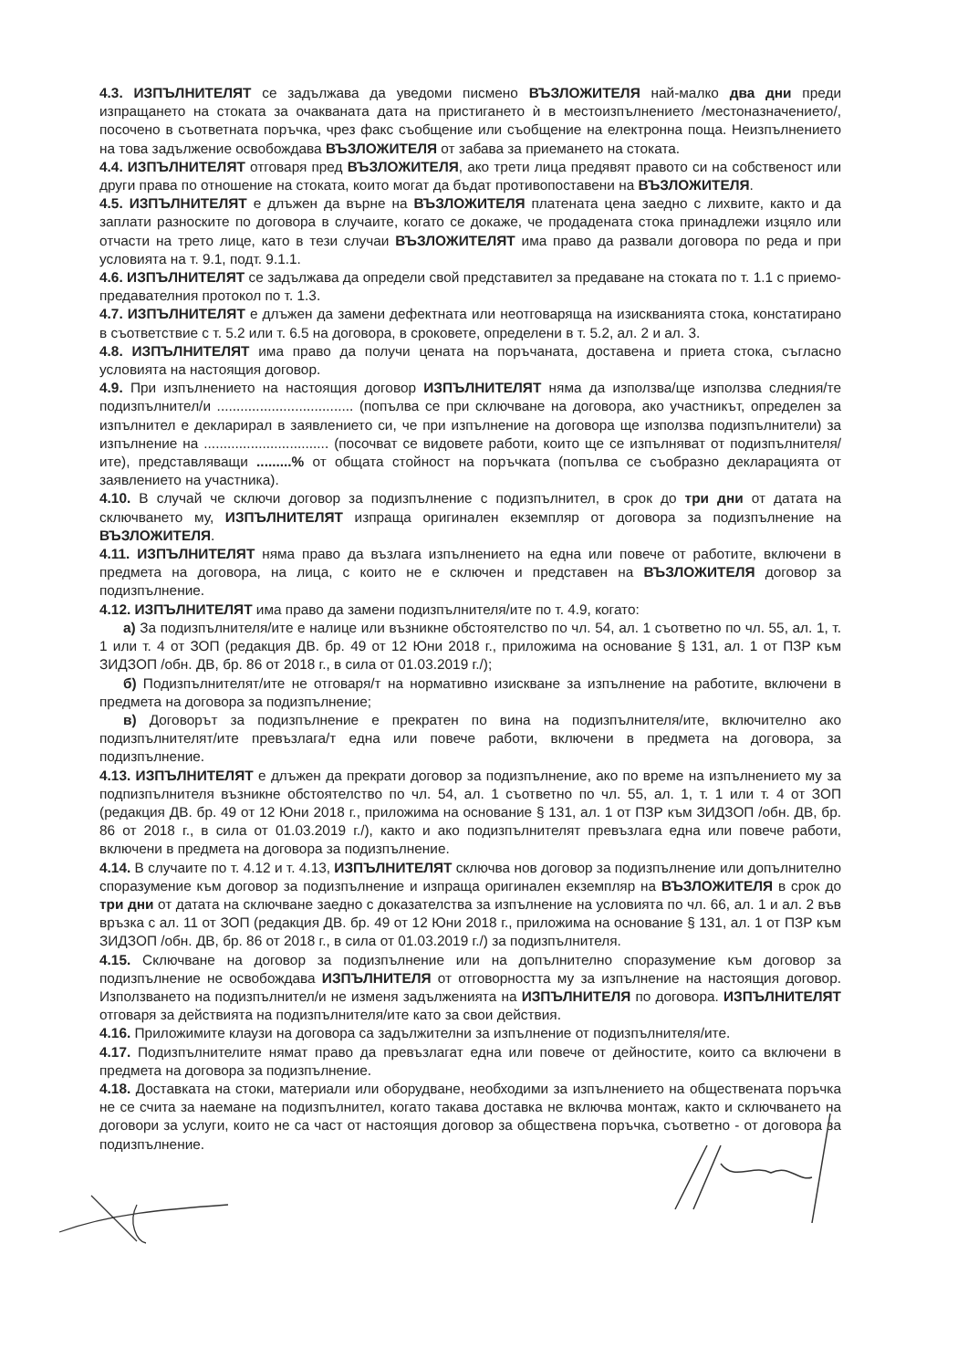4.3. ИЗПЪЛНИТЕЛЯТ се задължава да уведоми писмено ВЪЗЛОЖИТЕЛЯ най-малко два дни преди изпращането на стоката за очакваната дата на пристигането ѝ в местоизпълнението /местоназначението/, посочено в съответната поръчка, чрез факс съобщение или съобщение на електронна поща. Неизпълнението на това задължение освобождава ВЪЗЛОЖИТЕЛЯ от забава за приемането на стоката.
4.4. ИЗПЪЛНИТЕЛЯТ отговаря пред ВЪЗЛОЖИТЕЛЯ, ако трети лица предявят правото си на собственост или други права по отношение на стоката, които могат да бъдат противопоставени на ВЪЗЛОЖИТЕЛЯ.
4.5. ИЗПЪЛНИТЕЛЯТ е длъжен да върне на ВЪЗЛОЖИТЕЛЯ платената цена заедно с лихвите, както и да заплати разноските по договора в случаите, когато се докаже, че продадената стока принадлежи изцяло или отчасти на трето лице, като в тези случаи ВЪЗЛОЖИТЕЛЯТ има право да развали договора по реда и при условията на т. 9.1, подт. 9.1.1.
4.6. ИЗПЪЛНИТЕЛЯТ се задължава да определи свой представител за предаване на стоката по т. 1.1 с приемо-предавателния протокол по т. 1.3.
4.7. ИЗПЪЛНИТЕЛЯТ е длъжен да замени дефектната или неотговаряща на изискванията стока, констатирано в съответствие с т. 5.2 или т. 6.5 на договора, в сроковете, определени в т. 5.2, ал. 2 и ал. 3.
4.8. ИЗПЪЛНИТЕЛЯТ има право да получи цената на поръчаната, доставена и приета стока, съгласно условията на настоящия договор.
4.9. При изпълнението на настоящия договор ИЗПЪЛНИТЕЛЯТ няма да използва/ще използва следния/те подизпълнител/и ................................... (попълва се при сключване на договора, ако участникът, определен за изпълнител е декларирал в заявлението си, че при изпълнение на договора ще използва подизпълнители) за изпълнение на ................................ (посочват се видовете работи, които ще се изпълняват от подизпълнителя/ите), представляващи .........% от общата стойност на поръчката (попълва се съобразно декларацията от заявлението на участника).
4.10. В случай че сключи договор за подизпълнение с подизпълнител, в срок до три дни от датата на сключването му, ИЗПЪЛНИТЕЛЯТ изпраща оригинален екземпляр от договора за подизпълнение на ВЪЗЛОЖИТЕЛЯ.
4.11. ИЗПЪЛНИТЕЛЯТ няма право да възлага изпълнението на една или повече от работите, включени в предмета на договора, на лица, с които не е сключен и представен на ВЪЗЛОЖИТЕЛЯ договор за подизпълнение.
4.12. ИЗПЪЛНИТЕЛЯТ има право да замени подизпълнителя/ите по т. 4.9, когато:
а) За подизпълнителя/ите е налице или възникне обстоятелство по чл. 54, ал. 1 съответно по чл. 55, ал. 1, т. 1 или т. 4 от ЗОП (редакция ДВ. бр. 49 от 12 Юни 2018 г., приложима на основание § 131, ал. 1 от ПЗР към ЗИДЗОП /обн. ДВ, бр. 86 от 2018 г., в сила от 01.03.2019 г./);
б) Подизпълнителят/ите не отговаря/т на нормативно изискване за изпълнение на работите, включени в предмета на договора за подизпълнение;
в) Договорът за подизпълнение е прекратен по вина на подизпълнителя/ите, включително ако подизпълнителят/ите превъзлага/т една или повече работи, включени в предмета на договора, за подизпълнение.
4.13. ИЗПЪЛНИТЕЛЯТ е длъжен да прекрати договор за подизпълнение, ако по време на изпълнението му за подпизпълнителя възникне обстоятелство по чл. 54, ал. 1 съответно по чл. 55, ал. 1, т. 1 или т. 4 от ЗОП (редакция ДВ. бр. 49 от 12 Юни 2018 г., приложима на основание § 131, ал. 1 от ПЗР към ЗИДЗОП /обн. ДВ, бр. 86 от 2018 г., в сила от 01.03.2019 г./), както и ако подизпълнителят превъзлага една или повече работи, включени в предмета на договора за подизпълнение.
4.14. В случаите по т. 4.12 и т. 4.13, ИЗПЪЛНИТЕЛЯТ сключва нов договор за подизпълнение или допълнително споразумение към договор за подизпълнение и изпраща оригинален екземпляр на ВЪЗЛОЖИТЕЛЯ в срок до три дни от датата на сключване заедно с доказателства за изпълнение на условията по чл. 66, ал. 1 и ал. 2 във връзка с ал. 11 от ЗОП (редакция ДВ. бр. 49 от 12 Юни 2018 г., приложима на основание § 131, ал. 1 от ПЗР към ЗИДЗОП /обн. ДВ, бр. 86 от 2018 г., в сила от 01.03.2019 г./) за подизпълнителя.
4.15. Сключване на договор за подизпълнение или на допълнително споразумение към договор за подизпълнение не освобождава ИЗПЪЛНИТЕЛЯ от отговорността му за изпълнение на настоящия договор. Използването на подизпълнител/и не изменя задълженията на ИЗПЪЛНИТЕЛЯ по договора. ИЗПЪЛНИТЕЛЯТ отговаря за действията на подизпълнителя/ите като за свои действия.
4.16. Приложимите клаузи на договора са задължителни за изпълнение от подизпълнителя/ите.
4.17. Подизпълнителите нямат право да превъзлагат една или повече от дейностите, които са включени в предмета на договора за подизпълнение.
4.18. Доставката на стоки, материали или оборудване, необходими за изпълнението на обществената поръчка не се счита за наемане на подизпълнител, когато такава доставка не включва монтаж, както и сключването на договори за услуги, които не са част от настоящия договор за обществена поръчка, съответно - от договора за подизпълнение.